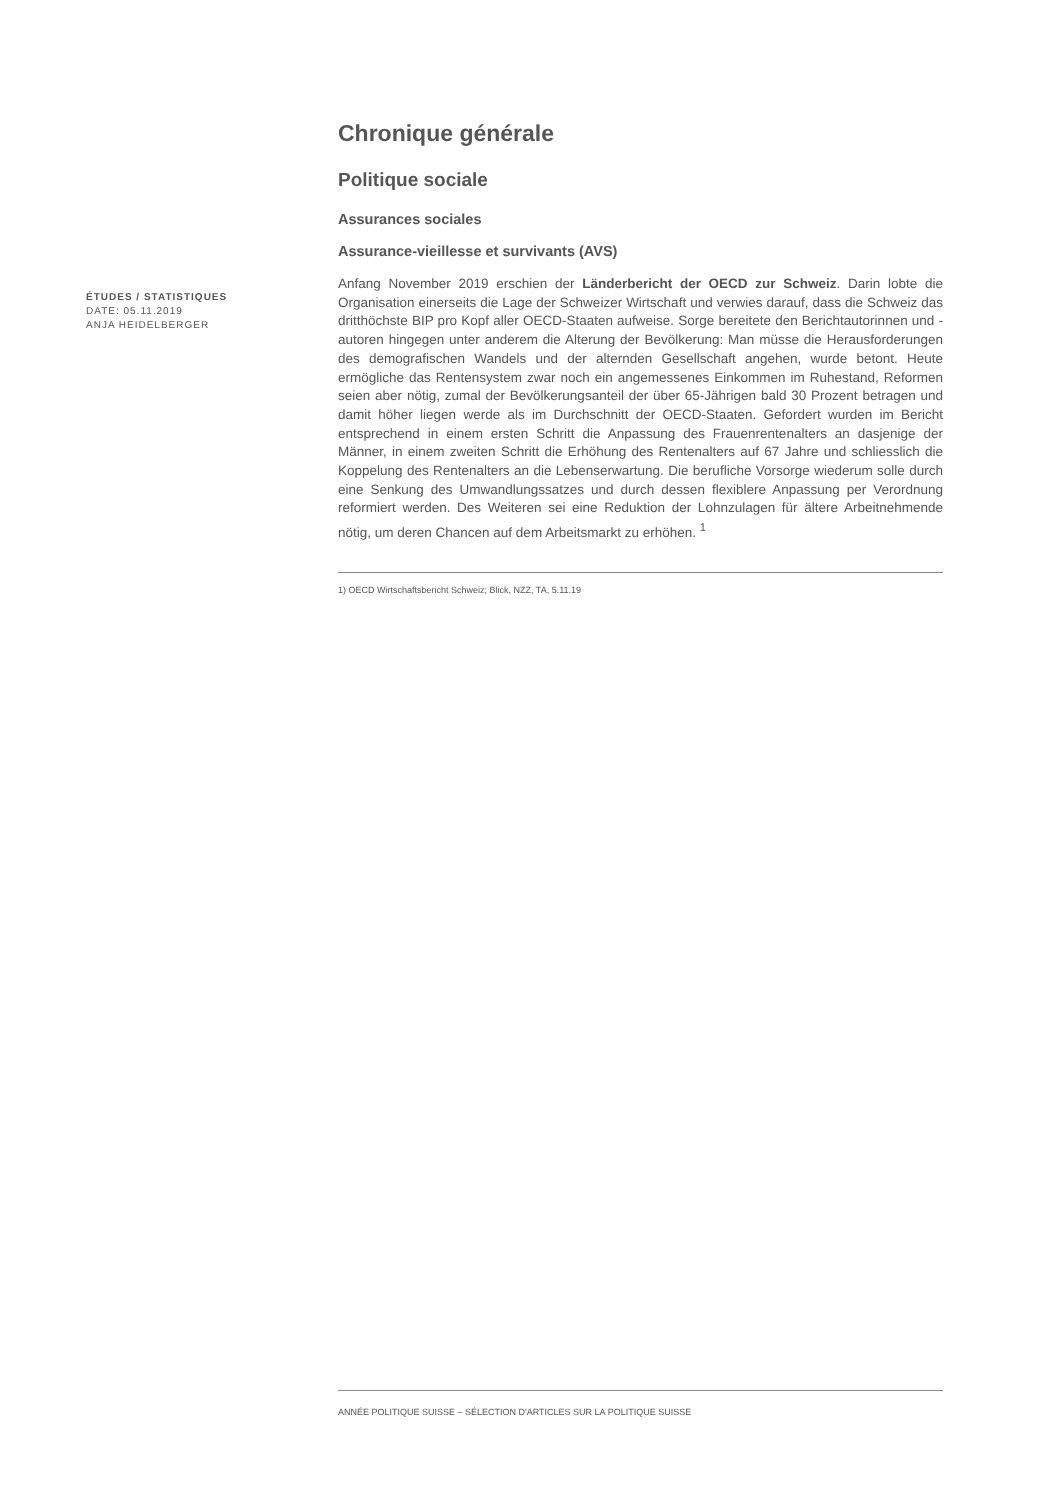Chronique générale
Politique sociale
Assurances sociales
Assurance-vieillesse et survivants (AVS)
ÉTUDES / STATISTIQUES
DATE: 05.11.2019
ANJA HEIDELBERGER
Anfang November 2019 erschien der Länderbericht der OECD zur Schweiz. Darin lobte die Organisation einerseits die Lage der Schweizer Wirtschaft und verwies darauf, dass die Schweiz das dritthöchste BIP pro Kopf aller OECD-Staaten aufweise. Sorge bereitete den Berichtautorinnen und -autoren hingegen unter anderem die Alterung der Bevölkerung: Man müsse die Herausforderungen des demografischen Wandels und der alternden Gesellschaft angehen, wurde betont. Heute ermögliche das Rentensystem zwar noch ein angemessenes Einkommen im Ruhestand, Reformen seien aber nötig, zumal der Bevölkerungsanteil der über 65-Jährigen bald 30 Prozent betragen und damit höher liegen werde als im Durchschnitt der OECD-Staaten. Gefordert wurden im Bericht entsprechend in einem ersten Schritt die Anpassung des Frauenrentenalters an dasjenige der Männer, in einem zweiten Schritt die Erhöhung des Rentenalters auf 67 Jahre und schliesslich die Koppelung des Rentenalters an die Lebenserwartung. Die berufliche Vorsorge wiederum solle durch eine Senkung des Umwandlungssatzes und durch dessen flexiblere Anpassung per Verordnung reformiert werden. Des Weiteren sei eine Reduktion der Lohnzulagen für ältere Arbeitnehmende nötig, um deren Chancen auf dem Arbeitsmarkt zu erhöhen. <sup>1</sup>
1) OECD Wirtschaftsbericht Schweiz; Blick, NZZ, TA, 5.11.19
ANNÉE POLITIQUE SUISSE – SÉLECTION D'ARTICLES SUR LA POLITIQUE SUISSE